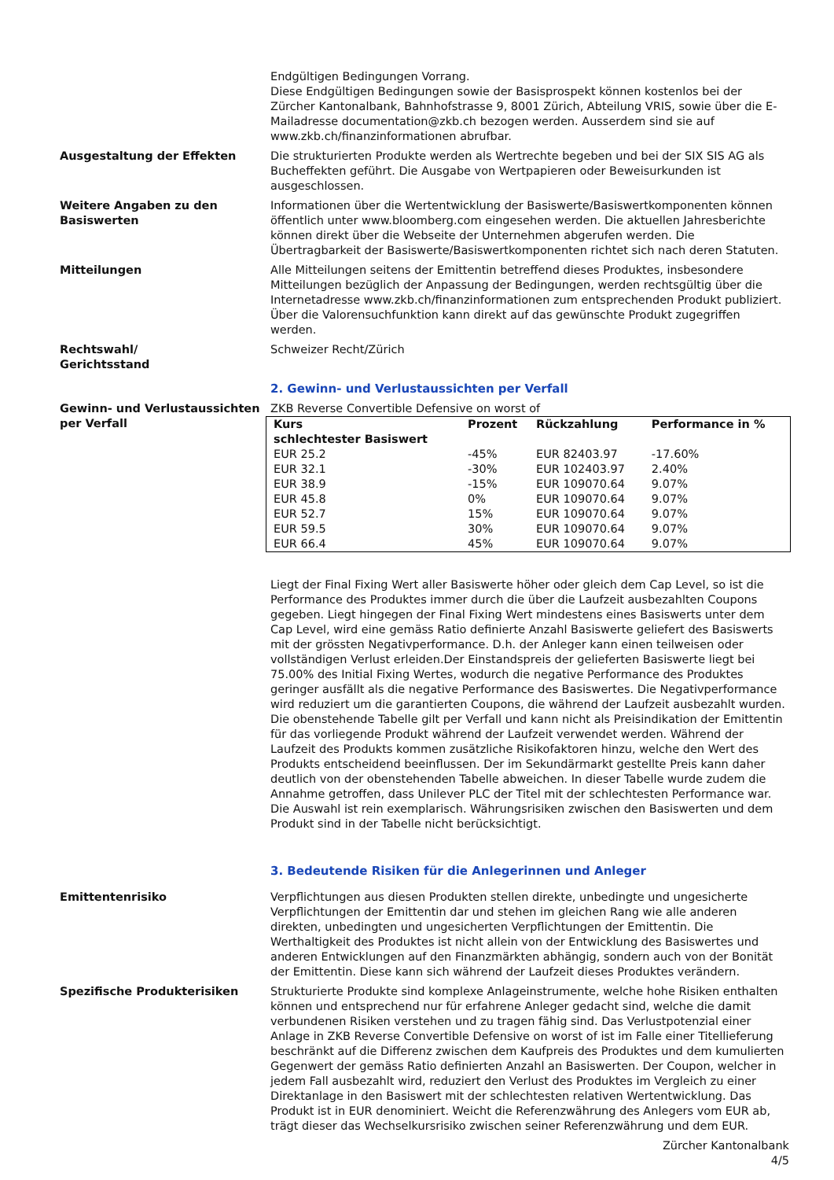Endgültigen Bedingungen Vorrang.
Diese Endgültigen Bedingungen sowie der Basisprospekt können kostenlos bei der Zürcher Kantonalbank, Bahnhofstrasse 9, 8001 Zürich, Abteilung VRIS, sowie über die E-Mailadresse documentation@zkb.ch bezogen werden. Ausserdem sind sie auf www.zkb.ch/finanzinformationen abrufbar.
Ausgestaltung der Effekten Die strukturierten Produkte werden als Wertrechte begeben und bei der SIX SIS AG als Bucheffekten geführt. Die Ausgabe von Wertpapieren oder Beweisurkunden ist ausgeschlossen.
Weitere Angaben zu den Basiswerten
Informationen über die Wertentwicklung der Basiswerte/Basiswertkomponenten können öffentlich unter www.bloomberg.com eingesehen werden. Die aktuellen Jahresberichte können direkt über die Webseite der Unternehmen abgerufen werden. Die Übertragbarkeit der Basiswerte/Basiswertkomponenten richtet sich nach deren Statuten.
Mitteilungen Alle Mitteilungen seitens der Emittentin betreffend dieses Produktes, insbesondere Mitteilungen bezüglich der Anpassung der Bedingungen, werden rechtsgültig über die Internetadresse www.zkb.ch/finanzinformationen zum entsprechenden Produkt publiziert. Über die Valorensuchfunktion kann direkt auf das gewünschte Produkt zugegriffen werden.
Rechtswahl/
Gerichtsstand
Schweizer Recht/Zürich
2. Gewinn- und Verlustaussichten per Verfall
Gewinn- und Verlustaussichten per Verfall
ZKB Reverse Convertible Defensive on worst of
| Kurs schlechtester Basiswert | Prozent | Rückzahlung | Performance in % |
| --- | --- | --- | --- |
| EUR 25.2 | -45% | EUR 82403.97 | -17.60% |
| EUR 32.1 | -30% | EUR 102403.97 | 2.40% |
| EUR 38.9 | -15% | EUR 109070.64 | 9.07% |
| EUR 45.8 | 0% | EUR 109070.64 | 9.07% |
| EUR 52.7 | 15% | EUR 109070.64 | 9.07% |
| EUR 59.5 | 30% | EUR 109070.64 | 9.07% |
| EUR 66.4 | 45% | EUR 109070.64 | 9.07% |
Liegt der Final Fixing Wert aller Basiswerte höher oder gleich dem Cap Level, so ist die Performance des Produktes immer durch die über die Laufzeit ausbezahlten Coupons gegeben. Liegt hingegen der Final Fixing Wert mindestens eines Basiswerts unter dem Cap Level, wird eine gemäss Ratio definierte Anzahl Basiswerte geliefert des Basiswerts mit der grössten Negativperformance. D.h. der Anleger kann einen teilweisen oder vollständigen Verlust erleiden.Der Einstandspreis der gelieferten Basiswerte liegt bei 75.00% des Initial Fixing Wertes, wodurch die negative Performance des Produktes geringer ausfällt als die negative Performance des Basiswertes. Die Negativperformance wird reduziert um die garantierten Coupons, die während der Laufzeit ausbezahlt wurden.
Die obenstehende Tabelle gilt per Verfall und kann nicht als Preisindikation der Emittentin für das vorliegende Produkt während der Laufzeit verwendet werden. Während der Laufzeit des Produkts kommen zusätzliche Risikofaktoren hinzu, welche den Wert des Produkts entscheidend beeinflussen. Der im Sekundärmarkt gestellte Preis kann daher deutlich von der obenstehenden Tabelle abweichen. In dieser Tabelle wurde zudem die Annahme getroffen, dass Unilever PLC der Titel mit der schlechtesten Performance war. Die Auswahl ist rein exemplarisch. Währungsrisiken zwischen den Basiswerten und dem Produkt sind in der Tabelle nicht berücksichtigt.
3. Bedeutende Risiken für die Anlegerinnen und Anleger
Emittentenrisiko Verpflichtungen aus diesen Produkten stellen direkte, unbedingte und ungesicherte Verpflichtungen der Emittentin dar und stehen im gleichen Rang wie alle anderen direkten, unbedingten und ungesicherten Verpflichtungen der Emittentin. Die Werthaltigkeit des Produktes ist nicht allein von der Entwicklung des Basiswertes und anderen Entwicklungen auf den Finanzmärkten abhängig, sondern auch von der Bonität der Emittentin. Diese kann sich während der Laufzeit dieses Produktes verändern.
Spezifische Produkterisiken Strukturierte Produkte sind komplexe Anlageinstrumente, welche hohe Risiken enthalten können und entsprechend nur für erfahrene Anleger gedacht sind, welche die damit verbundenen Risiken verstehen und zu tragen fähig sind. Das Verlustpotenzial einer Anlage in ZKB Reverse Convertible Defensive on worst of ist im Falle einer Titellieferung beschränkt auf die Differenz zwischen dem Kaufpreis des Produktes und dem kumulierten Gegenwert der gemäss Ratio definierten Anzahl an Basiswerten. Der Coupon, welcher in jedem Fall ausbezahlt wird, reduziert den Verlust des Produktes im Vergleich zu einer Direktanlage in den Basiswert mit der schlechtesten relativen Wertentwicklung. Das Produkt ist in EUR denominiert. Weicht die Referenzwährung des Anlegers vom EUR ab, trägt dieser das Wechselkursrisiko zwischen seiner Referenzwährung und dem EUR.
Zürcher Kantonalbank
4/5